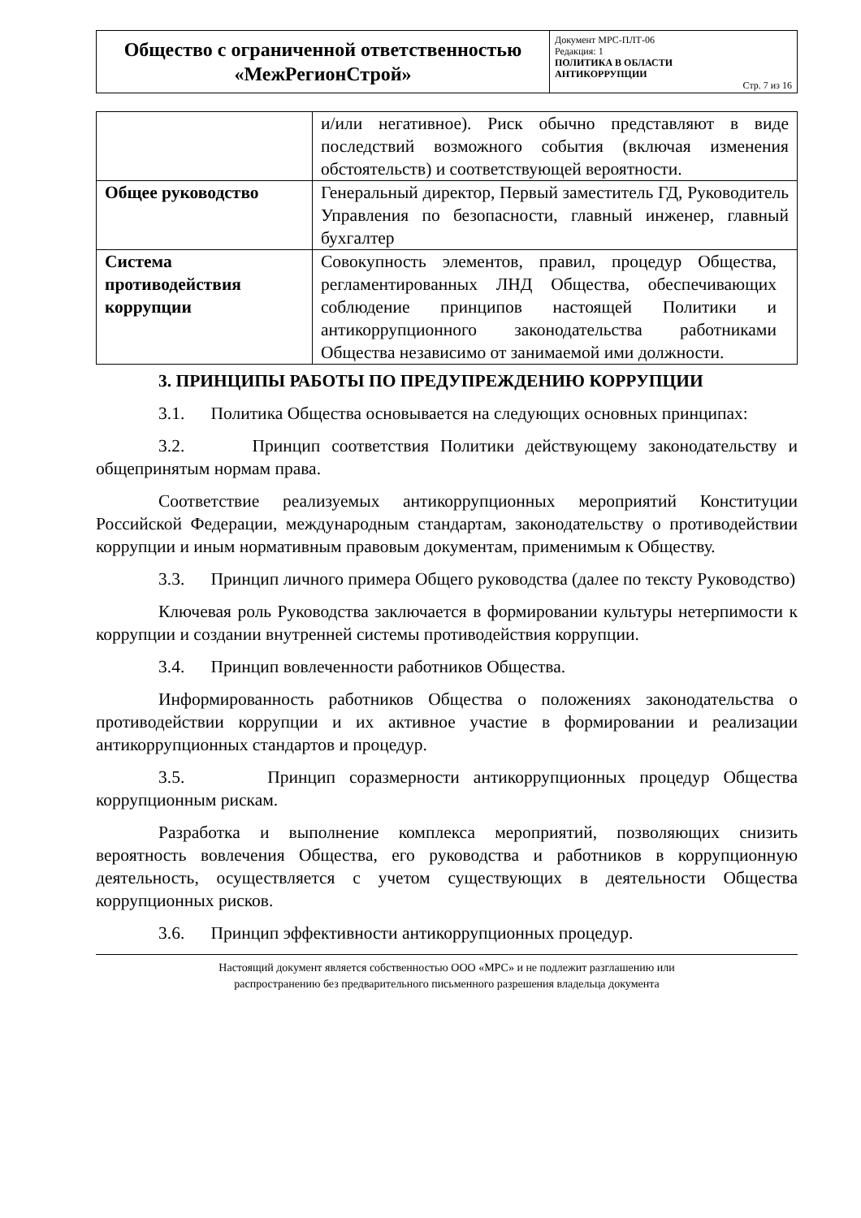| Общество с ограниченной ответственностью «МежРегионСтрой» | Документ МРС-ПЛТ-06 Редакция: 1 ПОЛИТИКА В ОБЛАСТИ АНТИКОРРУПЦИИ Стр. 7 из 16 |
| | и/или негативное). Риск обычно представляют в виде последствий возможного события (включая изменения обстоятельств) и соответствующей вероятности. |
| Общее руководство | Генеральный директор, Первый заместитель ГД, Руководитель Управления по безопасности, главный инженер, главный бухгалтер |
| Система противодействия коррупции | Совокупность элементов, правил, процедур Общества, регламентированных ЛНД Общества, обеспечивающих соблюдение принципов настоящей Политики и антикоррупционного законодательства работниками Общества независимо от занимаемой ими должности. |
3. ПРИНЦИПЫ РАБОТЫ ПО ПРЕДУПРЕЖДЕНИЮ КОРРУПЦИИ
3.1. Политика Общества основывается на следующих основных принципах:
3.2. Принцип соответствия Политики действующему законодательству и общепринятым нормам права.
Соответствие реализуемых антикоррупционных мероприятий Конституции Российской Федерации, международным стандартам, законодательству о противодействии коррупции и иным нормативным правовым документам, применимым к Обществу.
3.3. Принцип личного примера Общего руководства (далее по тексту Руководство)
Ключевая роль Руководства заключается в формировании культуры нетерпимости к коррупции и создании внутренней системы противодействия коррупции.
3.4. Принцип вовлеченности работников Общества.
Информированность работников Общества о положениях законодательства о противодействии коррупции и их активное участие в формировании и реализации антикоррупционных стандартов и процедур.
3.5. Принцип соразмерности антикоррупционных процедур Общества коррупционным рискам.
Разработка и выполнение комплекса мероприятий, позволяющих снизить вероятность вовлечения Общества, его руководства и работников в коррупционную деятельность, осуществляется с учетом существующих в деятельности Общества коррупционных рисков.
3.6. Принцип эффективности антикоррупционных процедур.
Настоящий документ является собственностью ООО «МРС» и не подлежит разглашению или
распространению без предварительного письменного разрешения владельца документа